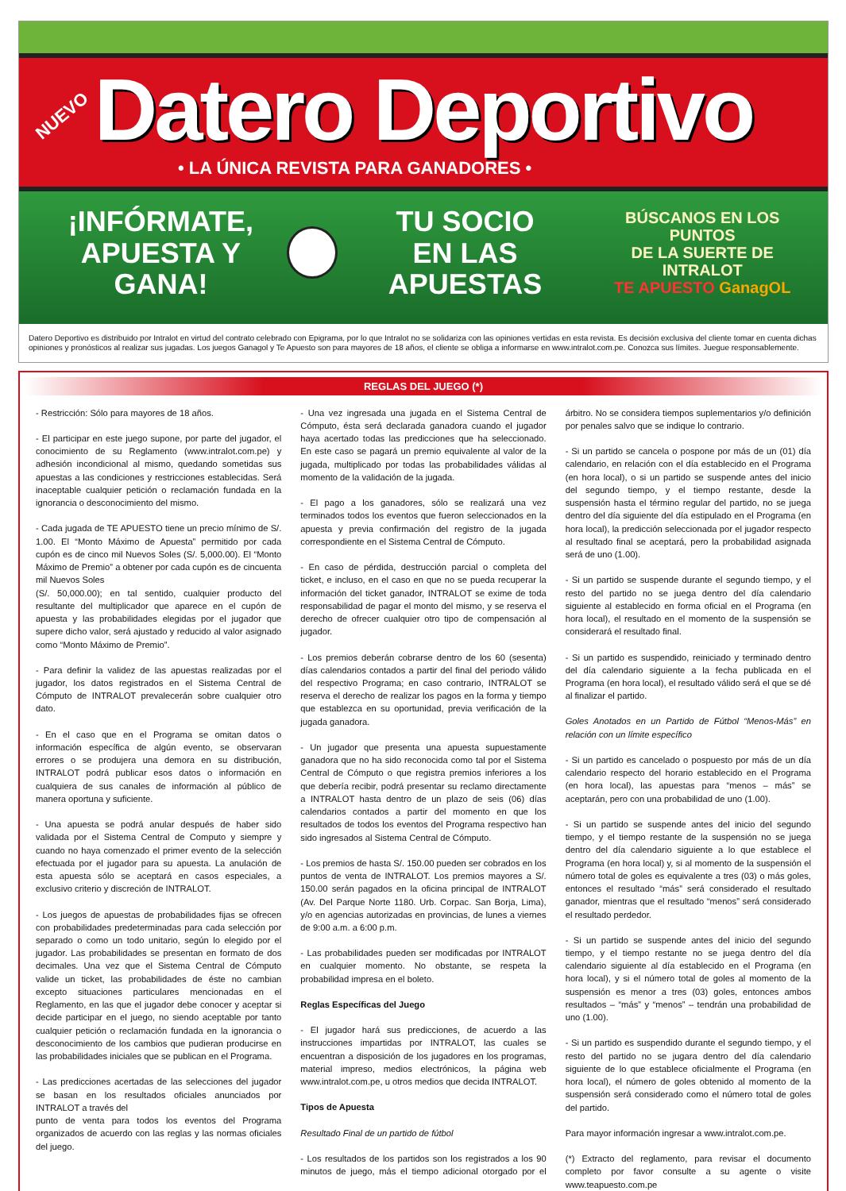NUEVO
Datero Deportivo
• LA ÚNICA REVISTA PARA GANADORES •
¡INFÓRMATE,
APUESTA Y GANA!
TU SOCIO
EN LAS APUESTAS
BÚSCANOS EN LOS PUNTOS
DE LA SUERTE DE INTRALOT
TE APUESTO GanagOL
Datero Deportivo es distribuido por Intralot en virtud del contrato celebrado con Epigrama, por lo que Intralot no se solidariza con las opiniones vertidas en esta revista. Es decisión exclusiva del cliente tomar en cuenta dichas opiniones y pronósticos al realizar sus jugadas. Los juegos Ganagol y Te Apuesto son para mayores de 18 años, el cliente se obliga a informarse en www.intralot.com.pe. Conozca sus límites. Juegue responsablemente.
REGLAS DEL JUEGO (*)
- Restricción: Sólo para mayores de 18 años.
- El participar en este juego supone, por parte del jugador, el conocimiento de su Reglamento (www.intralot.com.pe) y adhesión incondicional al mismo, quedando sometidas sus apuestas a las condiciones y restricciones establecidas. Será inaceptable cualquier petición o reclamación fundada en la ignorancia o desconocimiento del mismo.
- Cada jugada de TE APUESTO tiene un precio mínimo de S/. 1.00. El “Monto Máximo de Apuesta” permitido por cada cupón es de cinco mil Nuevos Soles (S/. 5,000.00). El “Monto Máximo de Premio” a obtener por cada cupón es de cincuenta mil Nuevos Soles
(S/. 50,000.00); en tal sentido, cualquier producto del resultante del multiplicador que aparece en el cupón de apuesta y las probabilidades elegidas por el jugador que supere dicho valor, será ajustado y reducido al valor asignado como “Monto Máximo de Premio”.
- Para definir la validez de las apuestas realizadas por el jugador, los datos registrados en el Sistema Central de Cómputo de INTRALOT prevalecerán sobre cualquier otro dato.
- En el caso que en el Programa se omitan datos o información específica de algún evento, se observaran errores o se produjera una demora en su distribución, INTRALOT podrá publicar esos datos o información en cualquiera de sus canales de información al público de manera oportuna y suficiente.
- Una apuesta se podrá anular después de haber sido validada por el Sistema Central de Computo y siempre y cuando no haya comenzado el primer evento de la selección efectuada por el jugador para su apuesta. La anulación de esta apuesta sólo se aceptará en casos especiales, a exclusivo criterio y discreción de INTRALOT.
- Los juegos de apuestas de probabilidades fijas se ofrecen con probabilidades predeterminadas para cada selección por separado o como un todo unitario, según lo elegido por el jugador. Las probabilidades se presentan en formato de dos decimales. Una vez que el Sistema Central de Cómputo valide un ticket, las probabilidades de éste no cambian excepto situaciones particulares mencionadas en el Reglamento, en las que el jugador debe conocer y aceptar si decide participar en el juego, no siendo aceptable por tanto cualquier petición o reclamación fundada en la ignorancia o desconocimiento de los cambios que pudieran producirse en las probabilidades iniciales que se publican en el Programa.
- Las predicciones acertadas de las selecciones del jugador se basan en los resultados oficiales anunciados por INTRALOT a través del
punto de venta para todos los eventos del Programa organizados de acuerdo con las reglas y las normas oficiales del juego.
- Una vez ingresada una jugada en el Sistema Central de Cómputo, ésta será declarada ganadora cuando el jugador haya acertado todas las predicciones que ha seleccionado. En este caso se pagará un premio equivalente al valor de la jugada, multiplicado por todas las probabilidades válidas al momento de la validación de la jugada.
- El pago a los ganadores, sólo se realizará una vez terminados todos los eventos que fueron seleccionados en la apuesta y previa confirmación del registro de la jugada correspondiente en el Sistema Central de Cómputo.
- En caso de pérdida, destrucción parcial o completa del ticket, e incluso, en el caso en que no se pueda recuperar la información del ticket ganador, INTRALOT se exime de toda responsabilidad de pagar el monto del mismo, y se reserva el derecho de ofrecer cualquier otro tipo de compensación al jugador.
- Los premios deberán cobrarse dentro de los 60 (sesenta) días calendarios contados a partir del final del periodo válido del respectivo Programa; en caso contrario, INTRALOT se reserva el derecho de realizar los pagos en la forma y tiempo que establezca en su oportunidad, previa verificación de la jugada ganadora.
- Un jugador que presenta una apuesta supuestamente ganadora que no ha sido reconocida como tal por el Sistema Central de Cómputo o que registra premios inferiores a los que debería recibir, podrá presentar su reclamo directamente a INTRALOT hasta dentro de un plazo de seis (06) días calendarios contados a partir del momento en que los resultados de todos los eventos del Programa respectivo han sido ingresados al Sistema Central de Cómputo.
- Los premios de hasta S/. 150.00 pueden ser cobrados en los puntos de venta de INTRALOT. Los premios mayores a S/. 150.00 serán pagados en la oficina principal de INTRALOT (Av. Del Parque Norte 1180. Urb. Corpac. San Borja, Lima), y/o en agencias autorizadas en provincias, de lunes a viernes de 9:00 a.m. a 6:00 p.m.
- Las probabilidades pueden ser modificadas por INTRALOT en cualquier momento. No obstante, se respeta la probabilidad impresa en el boleto.
Reglas Específicas del Juego
- El jugador hará sus predicciones, de acuerdo a las instrucciones impartidas por INTRALOT, las cuales se encuentran a disposición de los jugadores en los programas, material impreso, medios electrónicos, la página web www.intralot.com.pe, u otros medios que decida INTRALOT.
Tipos de Apuesta
Resultado Final de un partido de fútbol
- Los resultados de los partidos son los registrados a los 90 minutos de juego, más el tiempo adicional otorgado por el árbitro. No se considera tiempos suplementarios y/o definición por penales salvo que se indique lo contrario.
- Si un partido se cancela o pospone por más de un (01) día calendario, en relación con el día establecido en el Programa (en hora local), o si un partido se suspende antes del inicio del segundo tiempo, y el tiempo restante, desde la suspensión hasta el término regular del partido, no se juega dentro del día siguiente del día estipulado en el Programa (en hora local), la predicción seleccionada por el jugador respecto al resultado final se aceptará, pero la probabilidad asignada será de uno (1.00).
- Si un partido se suspende durante el segundo tiempo, y el resto del partido no se juega dentro del día calendario siguiente al establecido en forma oficial en el Programa (en hora local), el resultado en el momento de la suspensión se considerará el resultado final.
- Si un partido es suspendido, reiniciado y terminado dentro del día calendario siguiente a la fecha publicada en el Programa (en hora local), el resultado válido será el que se dé al finalizar el partido.
Goles Anotados en un Partido de Fútbol “Menos-Más” en relación con un límite específico
- Si un partido es cancelado o pospuesto por más de un día calendario respecto del horario establecido en el Programa (en hora local), las apuestas para “menos – más” se aceptarán, pero con una probabilidad de uno (1.00).
- Si un partido se suspende antes del inicio del segundo tiempo, y el tiempo restante de la suspensión no se juega dentro del día calendario siguiente a lo que establece el Programa (en hora local) y, si al momento de la suspensión el número total de goles es equivalente a tres (03) o más goles, entonces el resultado “más” será considerado el resultado ganador, mientras que el resultado “menos” será considerado el resultado perdedor.
- Si un partido se suspende antes del inicio del segundo tiempo, y el tiempo restante no se juega dentro del día calendario siguiente al día establecido en el Programa (en hora local), y si el número total de goles al momento de la suspensión es menor a tres (03) goles, entonces ambos resultados – “más” y “menos” – tendrán una probabilidad de uno (1.00).
- Si un partido es suspendido durante el segundo tiempo, y el resto del partido no se jugara dentro del día calendario siguiente de lo que establece oficialmente el Programa (en hora local), el número de goles obtenido al momento de la suspensión será considerado como el número total de goles del partido.
Para mayor información ingresar a www.intralot.com.pe.
(*) Extracto del reglamento, para revisar el documento completo por favor consulte a su agente o visite www.teapuesto.com.pe